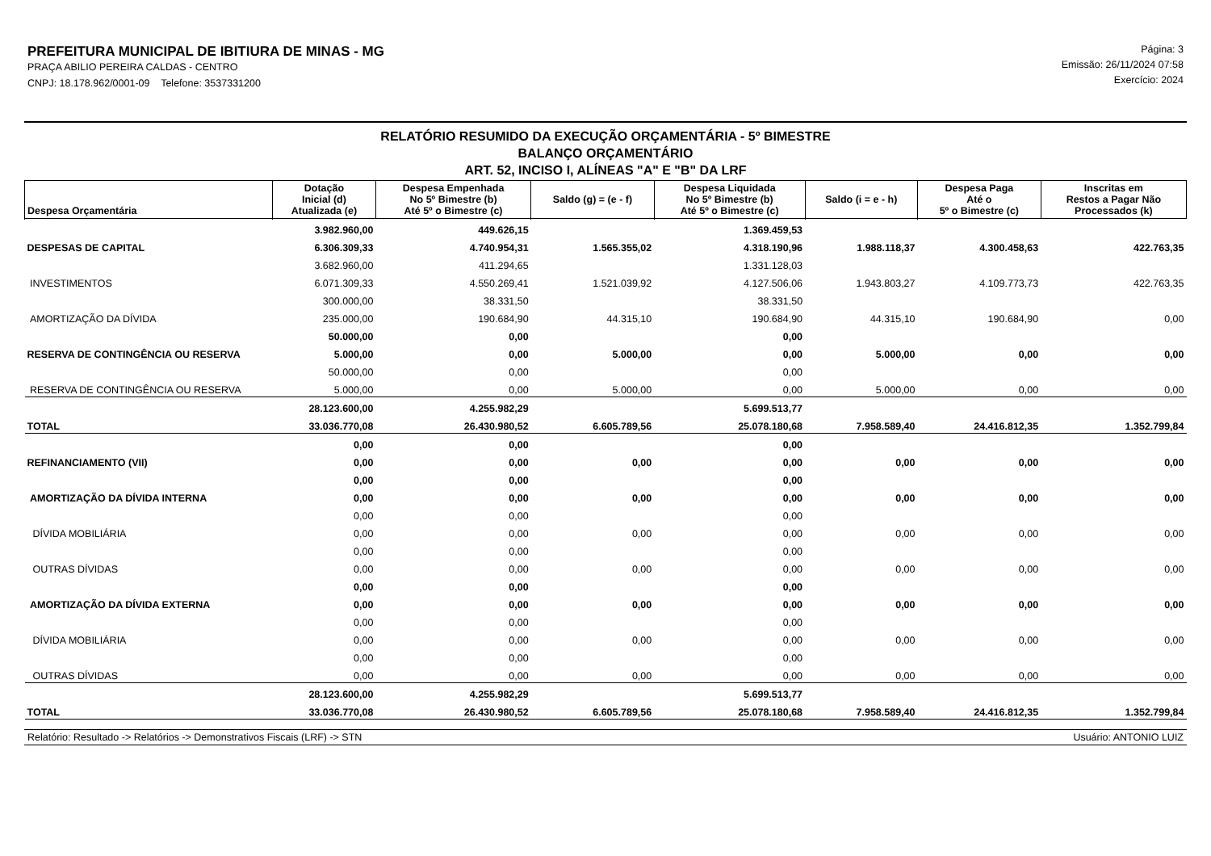PREFEITURA MUNICIPAL DE IBITIURA DE MINAS - MG
PRAÇA ABILIO PEREIRA CALDAS - CENTRO
CNPJ: 18.178.962/0001-09 Telefone: 3537331200
Página: 3
Emissão: 26/11/2024 07:58
Exercício: 2024
RELATÓRIO RESUMIDO DA EXECUÇÃO ORÇAMENTÁRIA - 5º BIMESTRE
BALANÇO ORÇAMENTÁRIO
ART. 52, INCISO I, ALÍNEAS "A" E "B" DA LRF
| Despesa Orçamentária | Dotação Inicial (d) Atualizada (e) | Despesa Empenhada No 5º Bimestre (b) Até 5º o Bimestre (c) | Saldo (g) = (e - f) | Despesa Liquidada No 5º Bimestre (b) Até 5º o Bimestre (c) | Saldo (i = e - h) | Despesa Paga Até o 5º o Bimestre (c) | Inscritas em Restos a Pagar Não Processados (k) |
| --- | --- | --- | --- | --- | --- | --- | --- |
| | 3.982.960,00 | 449.626,15 | | 1.369.459,53 | | | |
| DESPESAS DE CAPITAL | 6.306.309,33 | 4.740.954,31 | 1.565.355,02 | 4.318.190,96 | 1.988.118,37 | 4.300.458,63 | 422.763,35 |
| | 3.682.960,00 | 411.294,65 | | 1.331.128,03 | | | |
| INVESTIMENTOS | 6.071.309,33 | 4.550.269,41 | 1.521.039,92 | 4.127.506,06 | 1.943.803,27 | 4.109.773,73 | 422.763,35 |
| | 300.000,00 | 38.331,50 | | 38.331,50 | | | |
| AMORTIZAÇÃO DA DÍVIDA | 235.000,00 | 190.684,90 | 44.315,10 | 190.684,90 | 44.315,10 | 190.684,90 | 0,00 |
| | 50.000,00 | 0,00 | | 0,00 | | | |
| RESERVA DE CONTINGÊNCIA OU RESERVA | 5.000,00 | 0,00 | 5.000,00 | 0,00 | 5.000,00 | 0,00 | 0,00 |
| | 50.000,00 | 0,00 | | 0,00 | | | |
| RESERVA DE CONTINGÊNCIA OU RESERVA | 5.000,00 | 0,00 | 5.000,00 | 0,00 | 5.000,00 | 0,00 | 0,00 |
| | 28.123.600,00 | 4.255.982,29 | | 5.699.513,77 | | | |
| TOTAL | 33.036.770,08 | 26.430.980,52 | 6.605.789,56 | 25.078.180,68 | 7.958.589,40 | 24.416.812,35 | 1.352.799,84 |
| | 0,00 | 0,00 | | 0,00 | | | |
| REFINANCIAMENTO (VII) | 0,00 | 0,00 | 0,00 | 0,00 | 0,00 | 0,00 | 0,00 |
| | 0,00 | 0,00 | | 0,00 | | | |
| AMORTIZAÇÃO DA DÍVIDA INTERNA | 0,00 | 0,00 | 0,00 | 0,00 | 0,00 | 0,00 | 0,00 |
| | 0,00 | 0,00 | | 0,00 | | | |
| DÍVIDA MOBILIÁRIA | 0,00 | 0,00 | 0,00 | 0,00 | 0,00 | 0,00 | 0,00 |
| | 0,00 | 0,00 | | 0,00 | | | |
| OUTRAS DÍVIDAS | 0,00 | 0,00 | 0,00 | 0,00 | 0,00 | 0,00 | 0,00 |
| | 0,00 | 0,00 | | 0,00 | | | |
| AMORTIZAÇÃO DA DÍVIDA EXTERNA | 0,00 | 0,00 | 0,00 | 0,00 | 0,00 | 0,00 | 0,00 |
| | 0,00 | 0,00 | | 0,00 | | | |
| DÍVIDA MOBILIÁRIA | 0,00 | 0,00 | 0,00 | 0,00 | 0,00 | 0,00 | 0,00 |
| | 0,00 | 0,00 | | 0,00 | | | |
| OUTRAS DÍVIDAS | 0,00 | 0,00 | 0,00 | 0,00 | 0,00 | 0,00 | 0,00 |
| | 28.123.600,00 | 4.255.982,29 | | 5.699.513,77 | | | |
| TOTAL | 33.036.770,08 | 26.430.980,52 | 6.605.789,56 | 25.078.180,68 | 7.958.589,40 | 24.416.812,35 | 1.352.799,84 |
Relatório: Resultado -> Relatórios -> Demonstrativos Fiscais (LRF) -> STN Usuário: ANTONIO LUIZ